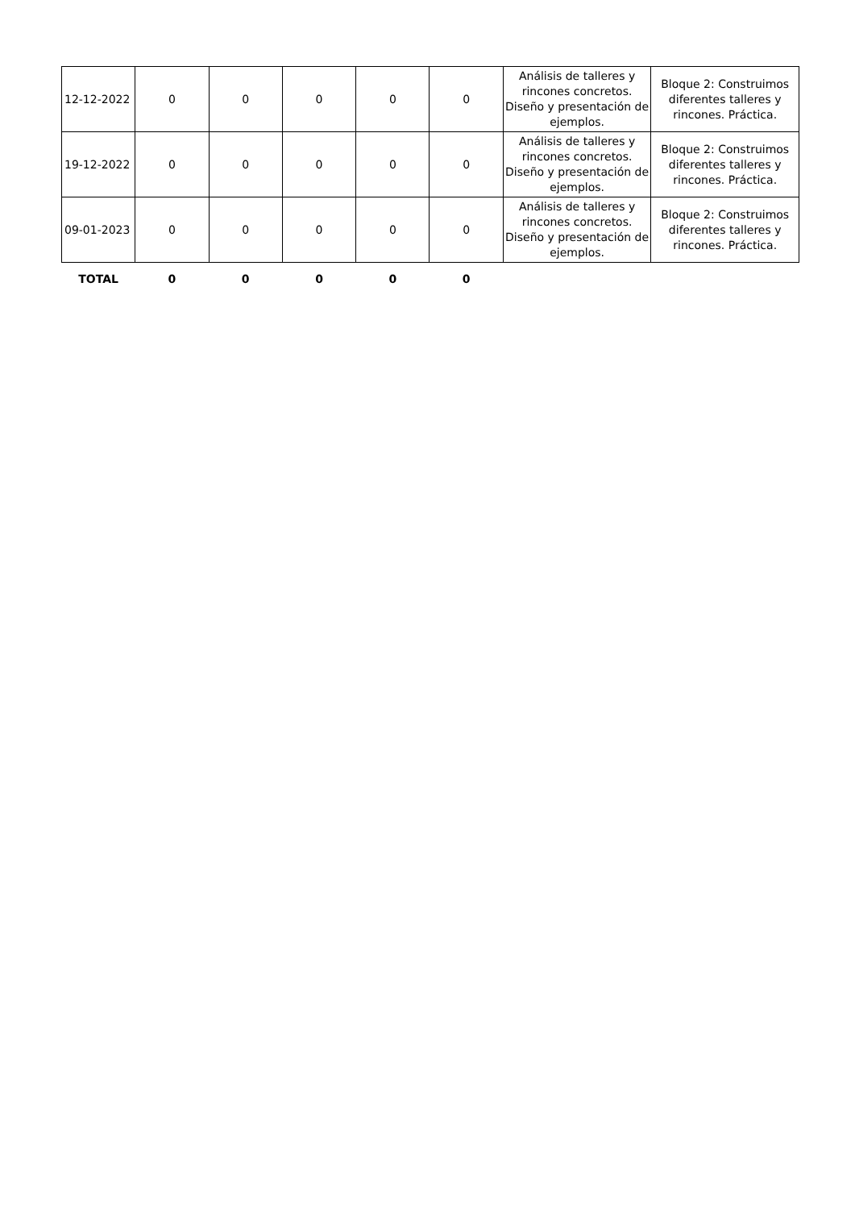| 12-12-2022 | 0 | 0 | 0 | 0 | 0 | Análisis de talleres y rincones concretos. Diseño y presentación de ejemplos. | Bloque 2: Construimos diferentes talleres y rincones. Práctica. |
| 19-12-2022 | 0 | 0 | 0 | 0 | 0 | Análisis de talleres y rincones concretos. Diseño y presentación de ejemplos. | Bloque 2: Construimos diferentes talleres y rincones. Práctica. |
| 09-01-2023 | 0 | 0 | 0 | 0 | 0 | Análisis de talleres y rincones concretos. Diseño y presentación de ejemplos. | Bloque 2: Construimos diferentes talleres y rincones. Práctica. |
| TOTAL | 0 | 0 | 0 | 0 | 0 | | |